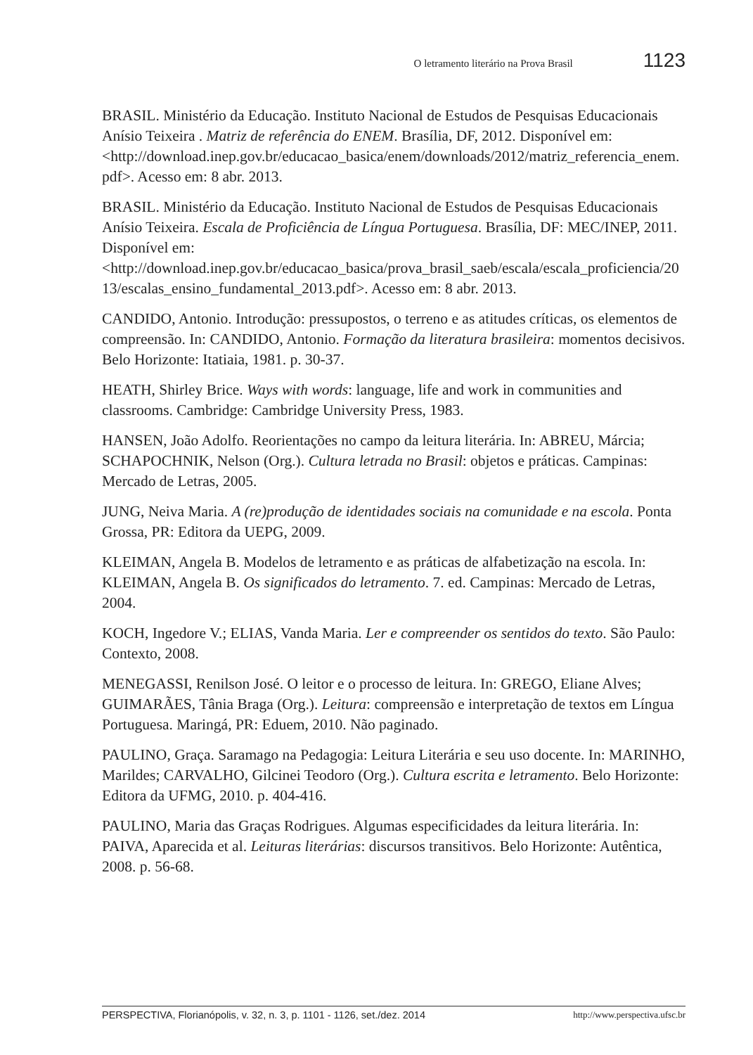O letramento literário na Prova Brasil 1123
BRASIL. Ministério da Educação. Instituto Nacional de Estudos de Pesquisas Educacionais Anísio Teixeira . Matriz de referência do ENEM. Brasília, DF, 2012. Disponível em: <http://download.inep.gov.br/educacao_basica/enem/downloads/2012/matriz_referencia_enem.pdf>. Acesso em: 8 abr. 2013.
BRASIL. Ministério da Educação. Instituto Nacional de Estudos de Pesquisas Educacionais Anísio Teixeira. Escala de Proficiência de Língua Portuguesa. Brasília, DF: MEC/INEP, 2011. Disponível em: <http://download.inep.gov.br/educacao_basica/prova_brasil_saeb/escala/escala_proficiencia/2013/escalas_ensino_fundamental_2013.pdf>. Acesso em: 8 abr. 2013.
CANDIDO, Antonio. Introdução: pressupostos, o terreno e as atitudes críticas, os elementos de compreensão. In: CANDIDO, Antonio. Formação da literatura brasileira: momentos decisivos. Belo Horizonte: Itatiaia, 1981. p. 30-37.
HEATH, Shirley Brice. Ways with words: language, life and work in communities and classrooms. Cambridge: Cambridge University Press, 1983.
HANSEN, João Adolfo. Reorientações no campo da leitura literária. In: ABREU, Márcia; SCHAPOCHNIK, Nelson (Org.). Cultura letrada no Brasil: objetos e práticas. Campinas: Mercado de Letras, 2005.
JUNG, Neiva Maria. A (re)produção de identidades sociais na comunidade e na escola. Ponta Grossa, PR: Editora da UEPG, 2009.
KLEIMAN, Angela B. Modelos de letramento e as práticas de alfabetização na escola. In: KLEIMAN, Angela B. Os significados do letramento. 7. ed. Campinas: Mercado de Letras, 2004.
KOCH, Ingedore V.; ELIAS, Vanda Maria. Ler e compreender os sentidos do texto. São Paulo: Contexto, 2008.
MENEGASSI, Renilson José. O leitor e o processo de leitura. In: GREGO, Eliane Alves; GUIMARÃES, Tânia Braga (Org.). Leitura: compreensão e interpretação de textos em Língua Portuguesa. Maringá, PR: Eduem, 2010. Não paginado.
PAULINO, Graça. Saramago na Pedagogia: Leitura Literária e seu uso docente. In: MARINHO, Marildes; CARVALHO, Gilcinei Teodoro (Org.). Cultura escrita e letramento. Belo Horizonte: Editora da UFMG, 2010. p. 404-416.
PAULINO, Maria das Graças Rodrigues. Algumas especificidades da leitura literária. In: PAIVA, Aparecida et al. Leituras literárias: discursos transitivos. Belo Horizonte: Autêntica, 2008. p. 56-68.
PERSPECTIVA, Florianópolis, v. 32, n. 3, p. 1101 - 1126, set./dez. 2014 http://www.perspectiva.ufsc.br